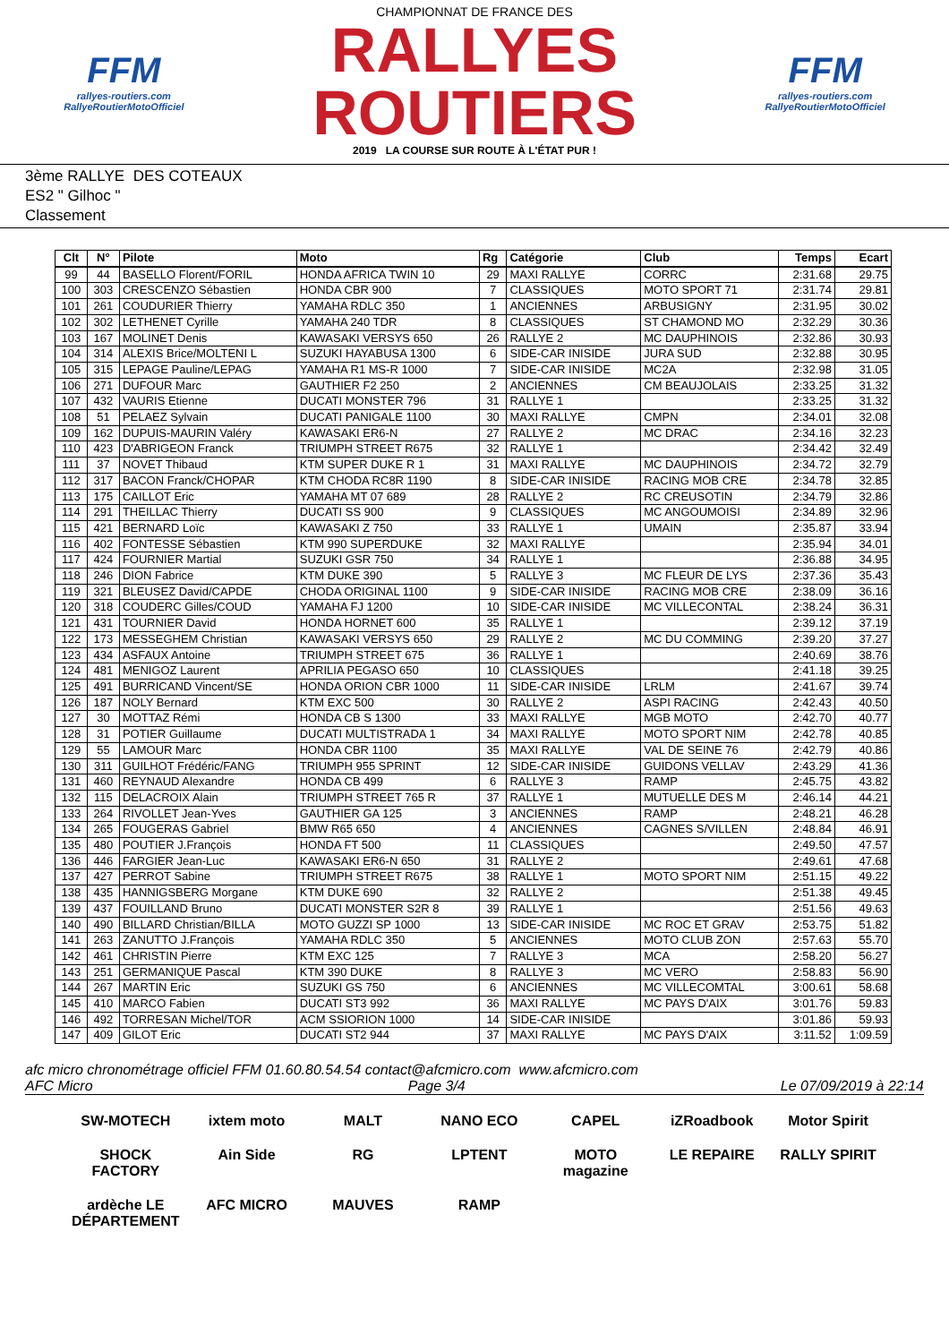FFM
rallyes-routiers.com
RallyeRoutierMotoOfficiel
CHAMPIONNAT DE FRANCE DES
RALLYES ROUTIERS
2019 LA COURSE SUR ROUTE À L'ÉTAT PUR !
FFM
rallyes-routiers.com
RallyeRoutierMotoOfficiel
3ème RALLYE DES COTEAUX
ES2 " Gilhoc "
Classement
| Clt | N° | Pilote | Moto | Rg | Catégorie | Club | Temps | Ecart |
| --- | --- | --- | --- | --- | --- | --- | --- | --- |
| 99 | 44 | BASELLO Florent/FORIL | HONDA AFRICA TWIN 10 | 29 | MAXI RALLYE | CORRC | 2:31.68 | 29.75 |
| 100 | 303 | CRESCENZO Sébastien | HONDA CBR 900 | 7 | CLASSIQUES | MOTO SPORT 71 | 2:31.74 | 29.81 |
| 101 | 261 | COUDURIER Thierry | YAMAHA RDLC 350 | 1 | ANCIENNES | ARBUSIGNY | 2:31.95 | 30.02 |
| 102 | 302 | LETHENET Cyrille | YAMAHA 240 TDR | 8 | CLASSIQUES | ST CHAMOND MO | 2:32.29 | 30.36 |
| 103 | 167 | MOLINET Denis | KAWASAKI VERSYS 650 | 26 | RALLYE 2 | MC DAUPHINOIS | 2:32.86 | 30.93 |
| 104 | 314 | ALEXIS Brice/MOLTENI L | SUZUKI HAYABUSA 1300 | 6 | SIDE-CAR INISIDE | JURA SUD | 2:32.88 | 30.95 |
| 105 | 315 | LEPAGE Pauline/LEPAG | YAMAHA R1 MS-R 1000 | 7 | SIDE-CAR INISIDE | MC2A | 2:32.98 | 31.05 |
| 106 | 271 | DUFOUR Marc | GAUTHIER F2 250 | 2 | ANCIENNES | CM BEAUJOLAIS | 2:33.25 | 31.32 |
| 107 | 432 | VAURIS Etienne | DUCATI MONSTER 796 | 31 | RALLYE 1 | | 2:33.25 | 31.32 |
| 108 | 51 | PELAEZ Sylvain | DUCATI PANIGALE 1100 | 30 | MAXI RALLYE | CMPN | 2:34.01 | 32.08 |
| 109 | 162 | DUPUIS-MAURIN Valéry | KAWASAKI ER6-N | 27 | RALLYE 2 | MC DRAC | 2:34.16 | 32.23 |
| 110 | 423 | D'ABRIGEON Franck | TRIUMPH STREET R675 | 32 | RALLYE 1 | | 2:34.42 | 32.49 |
| 111 | 37 | NOVET Thibaud | KTM SUPER DUKE R 1 | 31 | MAXI RALLYE | MC DAUPHINOIS | 2:34.72 | 32.79 |
| 112 | 317 | BACON Franck/CHOPAR | KTM CHODA RC8R 1190 | 8 | SIDE-CAR INISIDE | RACING MOB CRE | 2:34.78 | 32.85 |
| 113 | 175 | CAILLOT Eric | YAMAHA MT 07 689 | 28 | RALLYE 2 | RC CREUSOTIN | 2:34.79 | 32.86 |
| 114 | 291 | THEILLAC Thierry | DUCATI SS 900 | 9 | CLASSIQUES | MC ANGOUMOISI | 2:34.89 | 32.96 |
| 115 | 421 | BERNARD Loïc | KAWASAKI Z 750 | 33 | RALLYE 1 | UMAIN | 2:35.87 | 33.94 |
| 116 | 402 | FONTESSE Sébastien | KTM 990 SUPERDUKE | 32 | MAXI RALLYE | | 2:35.94 | 34.01 |
| 117 | 424 | FOURNIER Martial | SUZUKI GSR 750 | 34 | RALLYE 1 | | 2:36.88 | 34.95 |
| 118 | 246 | DION Fabrice | KTM DUKE 390 | 5 | RALLYE 3 | MC FLEUR DE LYS | 2:37.36 | 35.43 |
| 119 | 321 | BLEUSEZ David/CAPDE | CHODA ORIGINAL 1100 | 9 | SIDE-CAR INISIDE | RACING MOB CRE | 2:38.09 | 36.16 |
| 120 | 318 | COUDERC Gilles/COUD | YAMAHA FJ 1200 | 10 | SIDE-CAR INISIDE | MC VILLECONTAL | 2:38.24 | 36.31 |
| 121 | 431 | TOURNIER David | HONDA HORNET 600 | 35 | RALLYE 1 | | 2:39.12 | 37.19 |
| 122 | 173 | MESSEGHEM Christian | KAWASAKI VERSYS 650 | 29 | RALLYE 2 | MC DU COMMING | 2:39.20 | 37.27 |
| 123 | 434 | ASFAUX Antoine | TRIUMPH STREET 675 | 36 | RALLYE 1 | | 2:40.69 | 38.76 |
| 124 | 481 | MENIGOZ Laurent | APRILIA PEGASO 650 | 10 | CLASSIQUES | | 2:41.18 | 39.25 |
| 125 | 491 | BURRICAND Vincent/SE | HONDA ORION CBR 1000 | 11 | SIDE-CAR INISIDE | LRLM | 2:41.67 | 39.74 |
| 126 | 187 | NOLY Bernard | KTM EXC 500 | 30 | RALLYE 2 | ASPI RACING | 2:42.43 | 40.50 |
| 127 | 30 | MOTTAZ Rémi | HONDA CB S 1300 | 33 | MAXI RALLYE | MGB MOTO | 2:42.70 | 40.77 |
| 128 | 31 | POTIER Guillaume | DUCATI MULTISTRADA 1 | 34 | MAXI RALLYE | MOTO SPORT NIM | 2:42.78 | 40.85 |
| 129 | 55 | LAMOUR Marc | HONDA CBR 1100 | 35 | MAXI RALLYE | VAL DE SEINE 76 | 2:42.79 | 40.86 |
| 130 | 311 | GUILHOT Frédéric/FANG | TRIUMPH 955 SPRINT | 12 | SIDE-CAR INISIDE | GUIDONS VELLAV | 2:43.29 | 41.36 |
| 131 | 460 | REYNAUD Alexandre | HONDA CB 499 | 6 | RALLYE 3 | RAMP | 2:45.75 | 43.82 |
| 132 | 115 | DELACROIX Alain | TRIUMPH STREET 765 R | 37 | RALLYE 1 | MUTUELLE DES M | 2:46.14 | 44.21 |
| 133 | 264 | RIVOLLET Jean-Yves | GAUTHIER GA 125 | 3 | ANCIENNES | RAMP | 2:48.21 | 46.28 |
| 134 | 265 | FOUGERAS Gabriel | BMW R65 650 | 4 | ANCIENNES | CAGNES S/VILLEN | 2:48.84 | 46.91 |
| 135 | 480 | POUTIER J.François | HONDA FT 500 | 11 | CLASSIQUES | | 2:49.50 | 47.57 |
| 136 | 446 | FARGIER Jean-Luc | KAWASAKI ER6-N 650 | 31 | RALLYE 2 | | 2:49.61 | 47.68 |
| 137 | 427 | PERROT Sabine | TRIUMPH STREET R675 | 38 | RALLYE 1 | MOTO SPORT NIM | 2:51.15 | 49.22 |
| 138 | 435 | HANNIGSBERG Morgane | KTM DUKE 690 | 32 | RALLYE 2 | | 2:51.38 | 49.45 |
| 139 | 437 | FOUILLAND Bruno | DUCATI MONSTER S2R 8 | 39 | RALLYE 1 | | 2:51.56 | 49.63 |
| 140 | 490 | BILLARD Christian/BILLA | MOTO GUZZI SP 1000 | 13 | SIDE-CAR INISIDE | MC ROC ET GRAV | 2:53.75 | 51.82 |
| 141 | 263 | ZANUTTO J.François | YAMAHA RDLC 350 | 5 | ANCIENNES | MOTO CLUB ZON | 2:57.63 | 55.70 |
| 142 | 461 | CHRISTIN Pierre | KTM EXC 125 | 7 | RALLYE 3 | MCA | 2:58.20 | 56.27 |
| 143 | 251 | GERMANIQUE Pascal | KTM 390 DUKE | 8 | RALLYE 3 | MC VERO | 2:58.83 | 56.90 |
| 144 | 267 | MARTIN Eric | SUZUKI GS 750 | 6 | ANCIENNES | MC VILLECOMTAL | 3:00.61 | 58.68 |
| 145 | 410 | MARCO Fabien | DUCATI ST3 992 | 36 | MAXI RALLYE | MC PAYS D'AIX | 3:01.76 | 59.83 |
| 146 | 492 | TORRESAN Michel/TOR | ACM SSIORION 1000 | 14 | SIDE-CAR INISIDE | | 3:01.86 | 59.93 |
| 147 | 409 | GILOT Eric | DUCATI ST2 944 | 37 | MAXI RALLYE | MC PAYS D'AIX | 3:11.52 | 1:09.59 |
afc micro chronométrage officiel FFM 01.60.80.54.54 contact@afcmicro.com www.afcmicro.com
AFC Micro Page 3/4 Le 07/09/2019 à 22:14
SW-MOTECH ixtem moto MALT NANO ECO CAPEL iZRoadbook Motor Spirit SHOCK FACTORY Ain Side RG LPTENT MOTO magazine LE REPAIRE RALLY SPIRIT ardèche LE DÉPARTEMENT AFC MICRO MAUVES RAMP